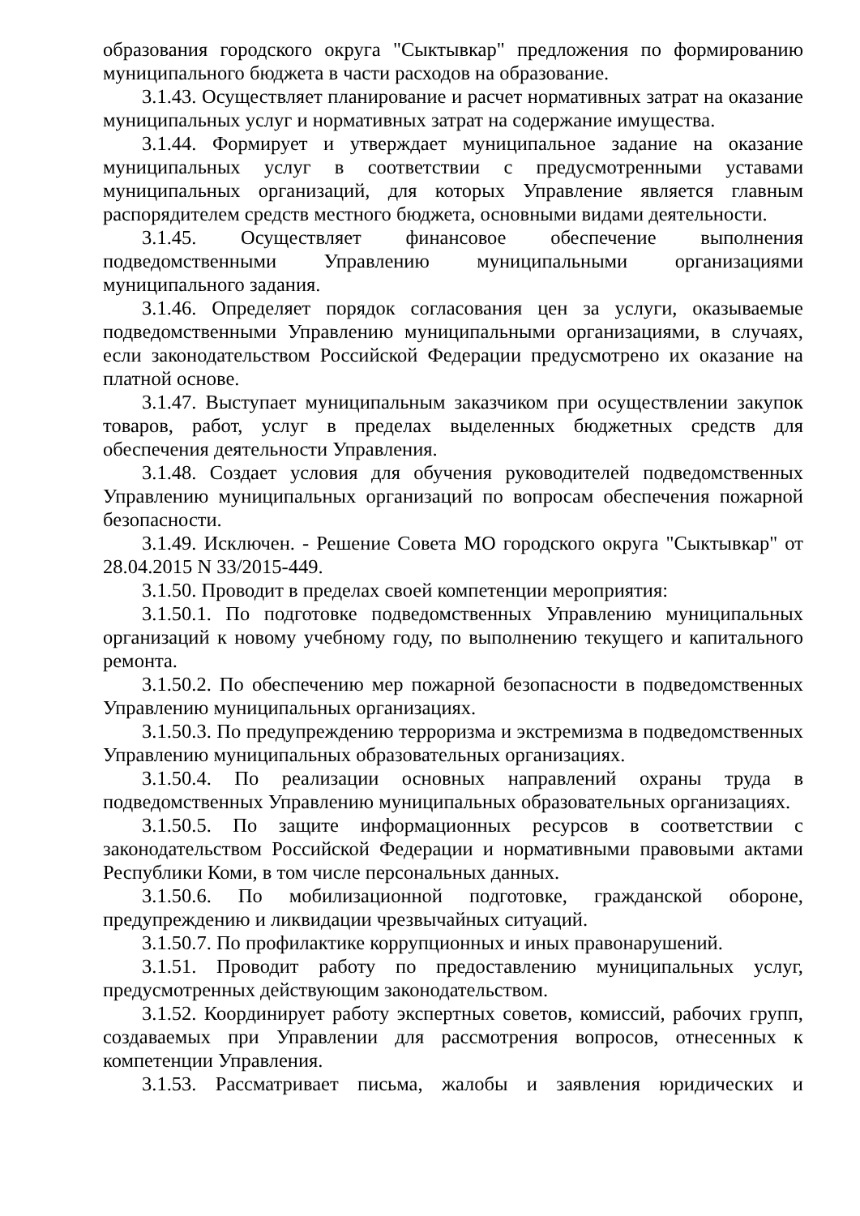образования городского округа "Сыктывкар" предложения по формированию муниципального бюджета в части расходов на образование.
3.1.43. Осуществляет планирование и расчет нормативных затрат на оказание муниципальных услуг и нормативных затрат на содержание имущества.
3.1.44. Формирует и утверждает муниципальное задание на оказание муниципальных услуг в соответствии с предусмотренными уставами муниципальных организаций, для которых Управление является главным распорядителем средств местного бюджета, основными видами деятельности.
3.1.45. Осуществляет финансовое обеспечение выполнения подведомственными Управлению муниципальными организациями муниципального задания.
3.1.46. Определяет порядок согласования цен за услуги, оказываемые подведомственными Управлению муниципальными организациями, в случаях, если законодательством Российской Федерации предусмотрено их оказание на платной основе.
3.1.47. Выступает муниципальным заказчиком при осуществлении закупок товаров, работ, услуг в пределах выделенных бюджетных средств для обеспечения деятельности Управления.
3.1.48. Создает условия для обучения руководителей подведомственных Управлению муниципальных организаций по вопросам обеспечения пожарной безопасности.
3.1.49. Исключен. - Решение Совета МО городского округа "Сыктывкар" от 28.04.2015 N 33/2015-449.
3.1.50. Проводит в пределах своей компетенции мероприятия:
3.1.50.1. По подготовке подведомственных Управлению муниципальных организаций к новому учебному году, по выполнению текущего и капитального ремонта.
3.1.50.2. По обеспечению мер пожарной безопасности в подведомственных Управлению муниципальных организациях.
3.1.50.3. По предупреждению терроризма и экстремизма в подведомственных Управлению муниципальных образовательных организациях.
3.1.50.4. По реализации основных направлений охраны труда в подведомственных Управлению муниципальных образовательных организациях.
3.1.50.5. По защите информационных ресурсов в соответствии с законодательством Российской Федерации и нормативными правовыми актами Республики Коми, в том числе персональных данных.
3.1.50.6. По мобилизационной подготовке, гражданской обороне, предупреждению и ликвидации чрезвычайных ситуаций.
3.1.50.7. По профилактике коррупционных и иных правонарушений.
3.1.51. Проводит работу по предоставлению муниципальных услуг, предусмотренных действующим законодательством.
3.1.52. Координирует работу экспертных советов, комиссий, рабочих групп, создаваемых при Управлении для рассмотрения вопросов, отнесенных к компетенции Управления.
3.1.53. Рассматривает письма, жалобы и заявления юридических и